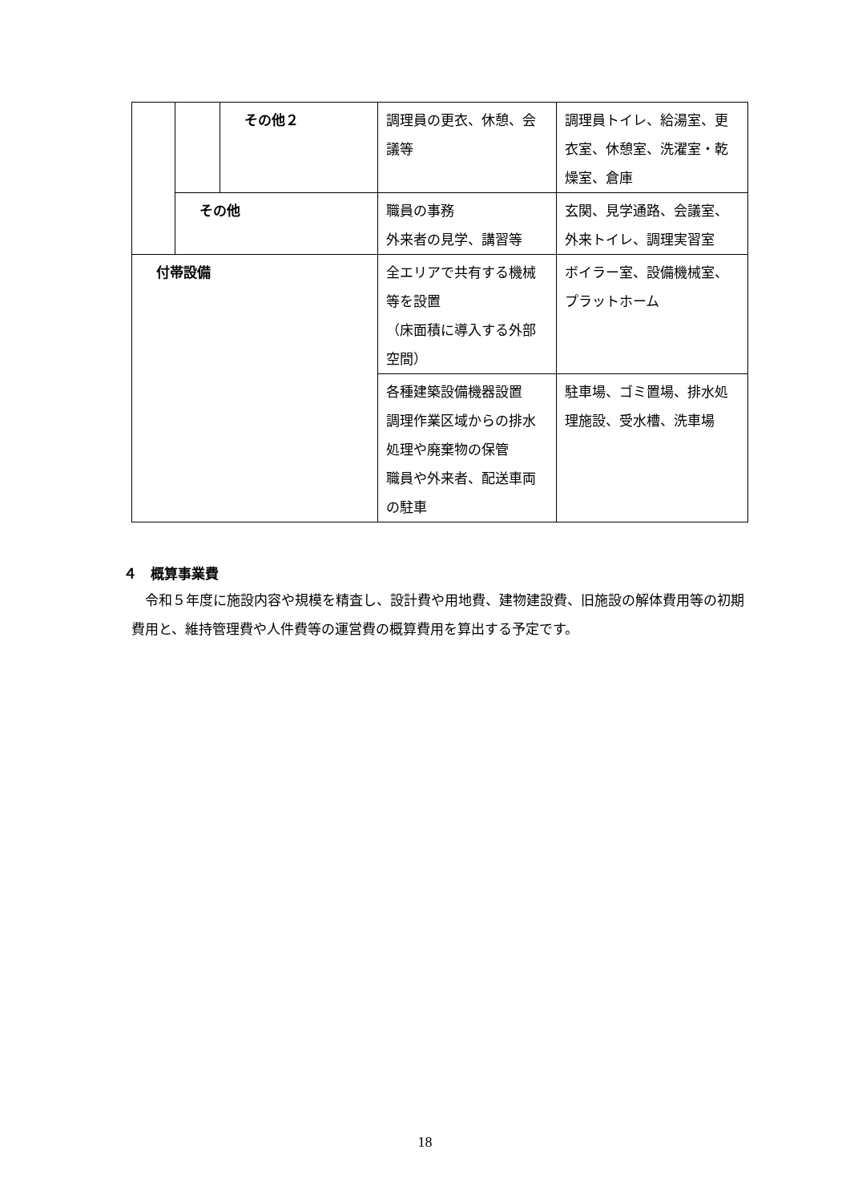| | | その他２ | 調理員の更衣、休憩、会議等 | 調理員トイレ、給湯室、更衣室、休憩室、洗濯室・乾燥室、倉庫 |
| | その他 | | 職員の事務 外来者の見学、講習等 | 玄関、見学通路、会議室、外来トイレ、調理実習室 |
| 付帯設備 | | | 全エリアで共有する機械等を設置 （床面積に導入する外部空間） | ボイラー室、設備機械室、プラットホーム |
| | | | 各種建築設備機器設置 調理作業区域からの排水処理や廃棄物の保管 職員や外来者、配送車両の駐車 | 駐車場、ゴミ置場、排水処理施設、受水槽、洗車場 |
４　概算事業費
令和５年度に施設内容や規模を精査し、設計費や用地費、建物建設費、旧施設の解体費用等の初期費用と、維持管理費や人件費等の運営費の概算費用を算出する予定です。
18